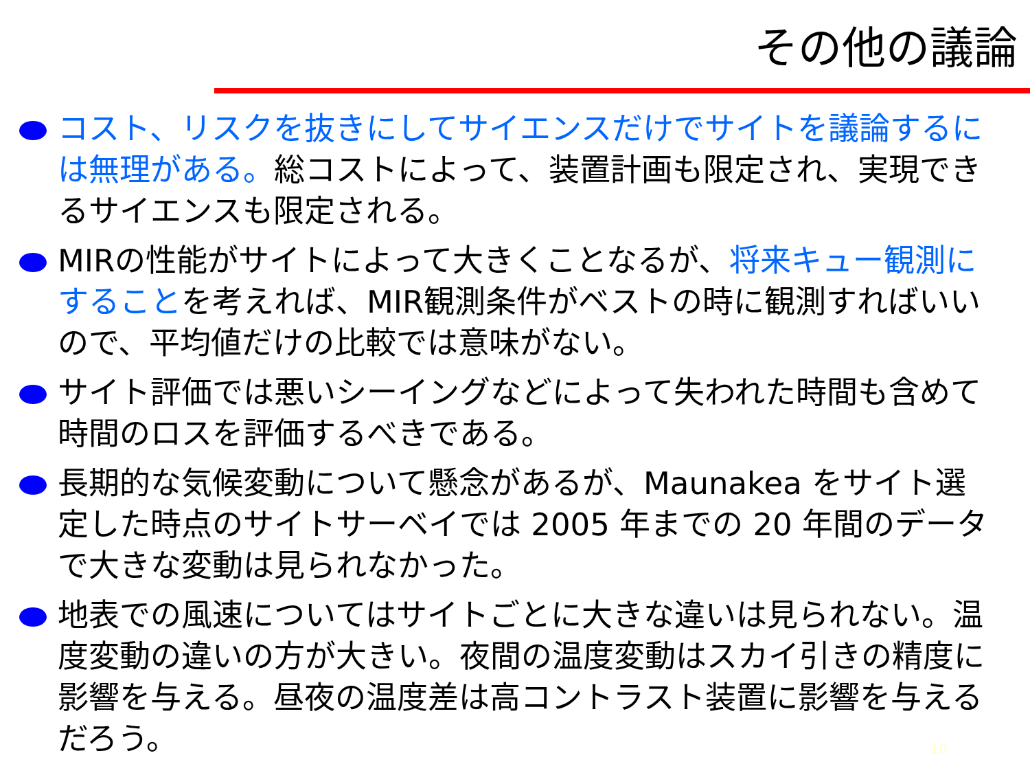その他の議論
コスト、リスクを抜きにしてサイエンスだけでサイトを議論するには無理がある。総コストによって、装置計画も限定され、実現できるサイエンスも限定される。
MIRの性能がサイトによって大きくことなるが、将来キュー観測にすることを考えれば、MIR観測条件がベストの時に観測すればいいので、平均値だけの比較では意味がない。
サイト評価では悪いシーイングなどによって失われた時間も含めて時間のロスを評価するべきである。
長期的な気候変動について懸念があるが、Maunakea をサイト選定した時点のサイトサーベイでは 2005 年までの 20 年間のデータで大きな変動は見られなかった。
地表での風速についてはサイトごとに大きな違いは見られない。温度変動の違いの方が大きい。夜間の温度変動はスカイ引きの精度に影響を与える。昼夜の温度差は高コントラスト装置に影響を与えるだろう。
10